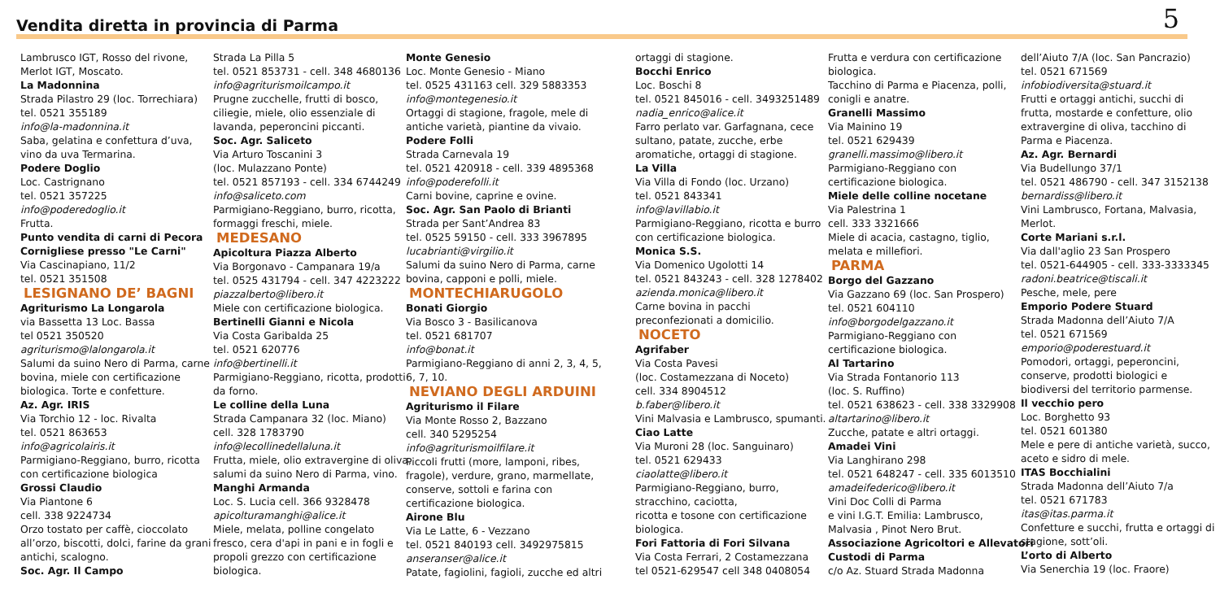Vendita diretta in provincia di Parma
5
Lambrusco IGT, Rosso del rivone,
Merlot IGT, Moscato.
La Madonnina
Strada Pilastro 29 (loc. Torrechiara)
tel. 0521 355189
info@la-madonnina.it
Saba, gelatina e confettura d’uva,
vino da uva Termarina.
Podere Doglio
Loc. Castrignano
tel. 0521 357225
info@poderedoglio.it
Frutta.
Punto vendita di carni di Pecora
Cornigliese presso "Le Carni"
Via Cascinapiano, 11/2
tel. 0521 351508
LESIGNANO DE’ BAGNI
Agriturismo La Longarola
via Bassetta 13 Loc. Bassa
tel 0521 350520
agriturismo@lalongarola.it
Salumi da suino Nero di Parma, carne
bovina, miele con certificazione
biologica. Torte e confetture.
Az. Agr. IRIS
Via Torchio 12 - loc. Rivalta
tel. 0521 863653
info@agricolairis.it
Parmigiano-Reggiano, burro, ricotta
con certificazione biologica
Grossi Claudio
Via Piantone 6
cell. 338 9224734
Orzo tostato per caffè, cioccolato
all’orzo, biscotti, dolci, farine da grani
antichi, scalogno.
Soc. Agr. Il Campo
Strada La Pilla 5
tel. 0521 853731 - cell. 348 4680136
info@agriturismoilcampo.it
Prugne zucchelle, frutti di bosco,
ciliegie, miele, olio essenziale di
lavanda, peperoncini piccanti.
Soc. Agr. Saliceto
Via Arturo Toscanini 3
(loc. Mulazzano Ponte)
tel. 0521 857193 - cell. 334 6744249
info@saliceto.com
Parmigiano-Reggiano, burro, ricotta,
formaggi freschi, miele.
MEDESANO
Apicoltura Piazza Alberto
Via Borgonavo - Campanara 19/a
tel. 0525 431794 - cell. 347 4223222
piazzalberto@libero.it
Miele con certificazione biologica.
Bertinelli Gianni e Nicola
Via Costa Garibalda 25
tel. 0521 620776
info@bertinelli.it
Parmigiano-Reggiano, ricotta, prodotti
da forno.
Le colline della Luna
Strada Campanara 32 (loc. Miano)
cell. 328 1783790
info@lecollinedellaluna.it
Frutta, miele, olio extravergine di oliva,
salumi da suino Nero di Parma, vino.
Manghi Armanda
Loc. S. Lucia cell. 366 9328478
apicolturamanghi@alice.it
Miele, melata, polline congelato
fresco, cera d'api in pani e in fogli e
propoli grezzo con certificazione
biologica.
Monte Genesio
Loc. Monte Genesio - Miano
tel. 0525 431163 cell. 329 5883353
info@montegenesio.it
Ortaggi di stagione, fragole, mele di
antiche varietà, piantine da vivaio.
Podere Folli
Strada Carnevala 19
tel. 0521 420918 - cell. 339 4895368
info@poderefolli.it
Carni bovine, caprine e ovine.
Soc. Agr. San Paolo di Brianti
Strada per Sant’Andrea 83
tel. 0525 59150 - cell. 333 3967895
lucabrianti@virgilio.it
Salumi da suino Nero di Parma, carne
bovina, capponi e polli, miele.
MONTECHIARUGOLO
Bonati Giorgio
Via Bosco 3 - Basilicanova
tel. 0521 681707
info@bonat.it
Parmigiano-Reggiano di anni 2, 3, 4, 5,
6, 7, 10.
NEVIANO DEGLI ARDUINI
Agriturismo il Filare
Via Monte Rosso 2, Bazzano
cell. 340 5295254
info@agriturismoilfilare.it
Piccoli frutti (more, lamponi, ribes,
fragole), verdure, grano, marmellate,
conserve, sottoli e farina con
certificazione biologica.
Airone Blu
Via Le Latte, 6 - Vezzano
tel. 0521 840193 cell. 3492975815
anseranser@alice.it
Patate, fagiolini, fagioli, zucche ed altri
ortaggi di stagione.
Bocchi Enrico
Loc. Boschi 8
tel. 0521 845016 - cell. 3493251489
nadia_enrico@alice.it
Farro perlato var. Garfagnana, cece
sultano, patate, zucche, erbe
aromatiche, ortaggi di stagione.
La Villa
Via Villa di Fondo (loc. Urzano)
tel. 0521 843341
info@lavillabio.it
Parmigiano-Reggiano, ricotta e burro
con certificazione biologica.
Monica S.S.
Via Domenico Ugolotti 14
tel. 0521 843243 - cell. 328 1278402
azienda.monica@libero.it
Carne bovina in pacchi
preconfezionati a domicilio.
NOCETO
Agrifaber
Via Costa Pavesi
(loc. Costamezzana di Noceto)
cell. 334 8904512
b.faber@libero.it
Vini Malvasia e Lambrusco, spumanti.
Ciao Latte
Via Muroni 28 (loc. Sanguinaro)
tel. 0521 629433
ciaolatte@libero.it
Parmigiano-Reggiano, burro,
stracchino, caciotta,
ricotta e tosone con certificazione
biologica.
Fori Fattoria di Fori Silvana
Via Costa Ferrari, 2 Costamezzana
tel 0521-629547 cell 348 0408054
Frutta e verdura con certificazione
biologica.
Tacchino di Parma e Piacenza, polli,
conigli e anatre.
Granelli Massimo
Via Mainino 19
tel. 0521 629439
granelli.massimo@libero.it
Parmigiano-Reggiano con
certificazione biologica.
Miele delle colline nocetane
Via Palestrina 1
cell. 333 3321666
Miele di acacia, castagno, tiglio,
melata e millefiori.
PARMA
Borgo del Gazzano
Via Gazzano 69 (loc. San Prospero)
tel. 0521 604110
info@borgodelgazzano.it
Parmigiano-Reggiano con
certificazione biologica.
Al Tartarino
Via Strada Fontanorio 113
(loc. S. Ruffino)
tel. 0521 638623 - cell. 338 3329908
altartarino@libero.it
Zucche, patate e altri ortaggi.
Amadei Vini
Via Langhirano 298
tel. 0521 648247 - cell. 335 6013510
amadeifederico@libero.it
Vini Doc Colli di Parma
e vini I.G.T. Emilia: Lambrusco,
Malvasia , Pinot Nero Brut.
Associazione Agricoltori e Allevatori
Custodi di Parma
c/o Az. Stuard Strada Madonna
dell’Aiuto 7/A (loc. San Pancrazio)
tel. 0521 671569
infobiodiversita@stuard.it
Frutti e ortaggi antichi, succhi di
frutta, mostarde e confetture, olio
extravergine di oliva, tacchino di
Parma e Piacenza.
Az. Agr. Bernardi
Via Budellungo 37/1
tel. 0521 486790 - cell. 347 3152138
bernardiss@libero.it
Vini Lambrusco, Fortana, Malvasia,
Merlot.
Corte Mariani s.r.l.
Via dall'aglio 23 San Prospero
tel. 0521-644905 - cell. 333-3333345
radoni.beatrice@tiscali.it
Pesche, mele, pere
Emporio Podere Stuard
Strada Madonna dell’Aiuto 7/A
tel. 0521 671569
emporio@poderestuard.it
Pomodori, ortaggi, peperoncini,
conserve, prodotti biologici e
biodiversi del territorio parmense.
Il vecchio pero
Loc. Borghetto 93
tel. 0521 601380
Mele e pere di antiche varietà, succo,
aceto e sidro di mele.
ITAS Bocchialini
Strada Madonna dell’Aiuto 7/a
tel. 0521 671783
itas@itas.parma.it
Confetture e succhi, frutta e ortaggi di
stagione, sott’oli.
L’orto di Alberto
Via Senerchia 19 (loc. Fraore)